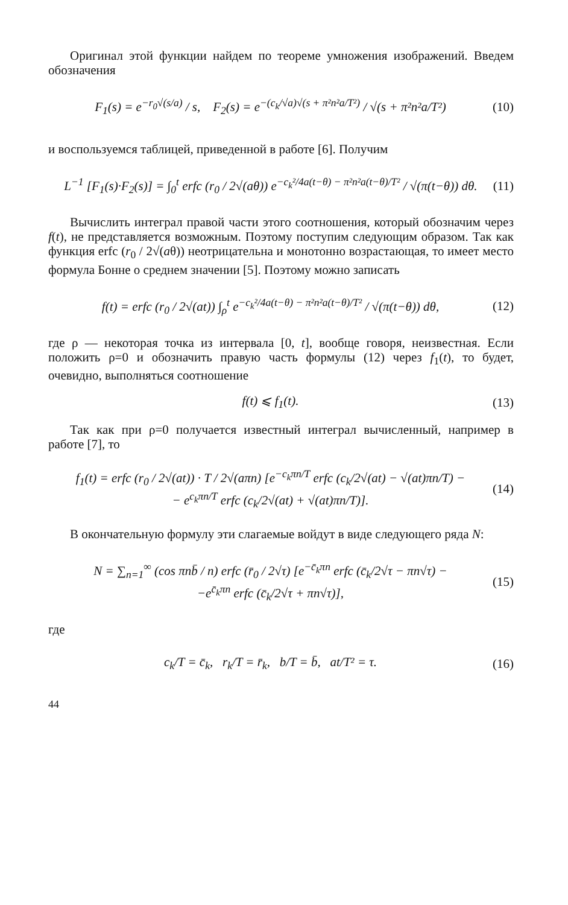Оригинал этой функции найдем по теореме умножения изображений. Введем обозначения
F<sub>1</sub>(s) = e<sup>−r<sub>0</sub>√(s/a)</sup> / s, F<sub>2</sub>(s) = e<sup>−(c<sub>k</sub>/√a)√(s + π²n²a/T²)</sup> / √(s + π²n²a/T²) (10)
и воспользуемся таблицей, приведенной в работе [6]. Получим
L<sup>−1</sup> [F<sub>1</sub>(s)·F<sub>2</sub>(s)] = ∫<sub>0</sub><sup>t</sup> erfc (r<sub>0</sub> / 2√(aθ)) e<sup>−c<sub>k</sub>²/4a(t−θ) − π²n²a(t−θ)/T²</sup> / √(π(t−θ)) dθ. (11)
Вычислить интеграл правой части этого соотношения, который обозначим через f(t), не представляется возможным. Поэтому поступим следующим образом. Так как функция erfc (r<sub>0</sub> / 2√(aθ)) неотрицательна и монотонно возрастающая, то имеет место формула Бонне о среднем значении [5]. Поэтому можно записать
f(t) = erfc (r<sub>0</sub> / 2√(at)) ∫<sub>ρ</sub><sup>t</sup> e<sup>−c<sub>k</sub>²/4a(t−θ) − π²n²a(t−θ)/T²</sup> / √(π(t−θ)) dθ, (12)
где ρ — некоторая точка из интервала [0, t], вообще говоря, неизвестная. Если положить ρ=0 и обозначить правую часть формулы (12) через f<sub>1</sub>(t), то будет, очевидно, выполняться соотношение
f(t) ⩽ f<sub>1</sub>(t). (13)
Так как при ρ=0 получается известный интеграл вычисленный, например в работе [7], то
f<sub>1</sub>(t) = erfc (r<sub>0</sub> / 2√(at)) · T / 2√(aπn) [e<sup>−c<sub>k</sub>πn/T</sup> erfc (c<sub>k</sub>/2√(at) − √(at)πn/T) −
− e<sup>c<sub>k</sub>πn/T</sup> erfc (c<sub>k</sub>/2√(at) + √(at)πn/T)]. (14)
В окончательную формулу эти слагаемые войдут в виде следующего ряда N:
N = ∑<sub>n=1</sub><sup>∞</sup> (cos πnb̄ / n) erfc (r̄<sub>0</sub> / 2√τ) [e<sup>−c̄<sub>k</sub>πn</sup> erfc (c̄<sub>k</sub>/2√τ − πn√τ) −
−e<sup>c̄<sub>k</sub>πn</sup> erfc (c̄<sub>k</sub>/2√τ + πn√τ)], (15)
где
c<sub>k</sub>/T = c̄<sub>k</sub>, r<sub>k</sub>/T = r̄<sub>k</sub>, b/T = b̄, at/T² = τ. (16)
44